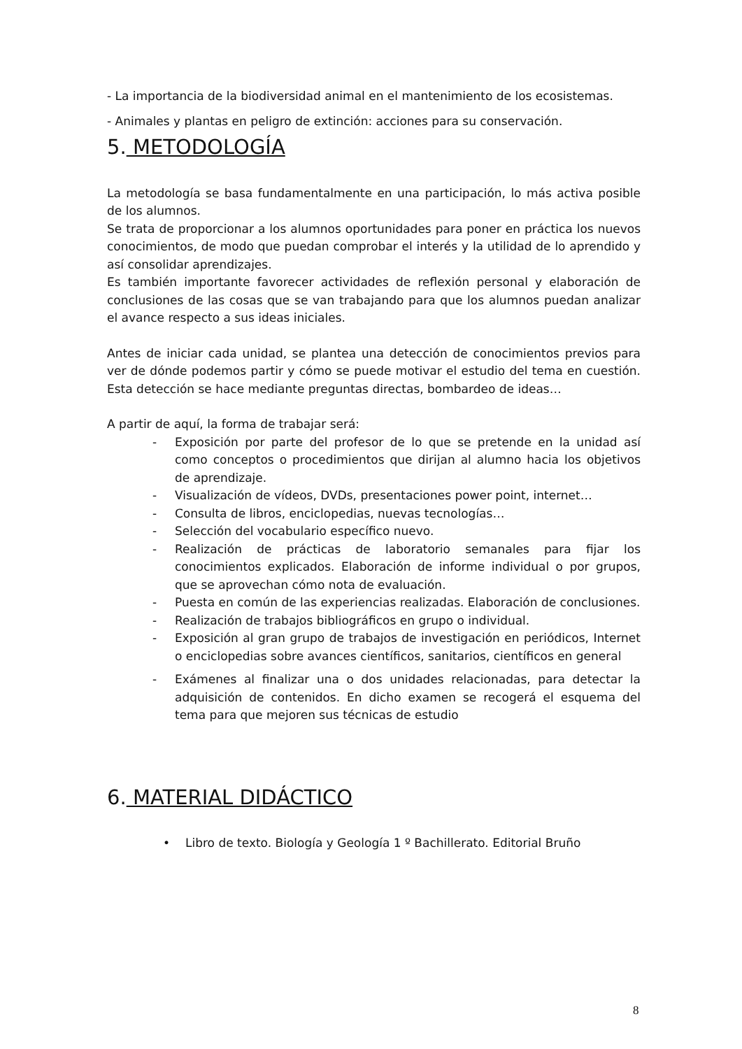- La importancia de la biodiversidad animal en el mantenimiento de los ecosistemas.
- Animales y plantas en peligro de extinción: acciones para su conservación.
5. METODOLOGÍA
La metodología se basa fundamentalmente en una participación, lo más activa posible de los alumnos.
Se trata de proporcionar a los alumnos oportunidades para poner en práctica los nuevos conocimientos, de modo que puedan comprobar el interés y la utilidad de lo aprendido y así consolidar aprendizajes.
Es también importante favorecer actividades de reflexión personal y elaboración de conclusiones de las cosas que se van trabajando para que los alumnos puedan analizar el avance respecto a sus ideas iniciales.
Antes de iniciar cada unidad, se plantea una detección de conocimientos previos para ver de dónde podemos partir y cómo se puede motivar el estudio del tema en cuestión. Esta detección se hace mediante preguntas directas, bombardeo de ideas…
A partir de aquí, la forma de trabajar será:
- Exposición por parte del profesor de lo que se pretende en la unidad así como conceptos o procedimientos que dirijan al alumno hacia los objetivos de aprendizaje.
- Visualización de vídeos, DVDs, presentaciones power point, internet…
- Consulta de libros, enciclopedias, nuevas tecnologías…
- Selección del vocabulario específico nuevo.
- Realización de prácticas de laboratorio semanales para fijar los conocimientos explicados. Elaboración de informe individual o por grupos, que se aprovechan cómo nota de evaluación.
- Puesta en común de las experiencias realizadas. Elaboración de conclusiones.
- Realización de trabajos bibliográficos en grupo o individual.
- Exposición al gran grupo de trabajos de investigación en periódicos, Internet o enciclopedias sobre avances científicos, sanitarios, científicos en general
- Exámenes al finalizar una o dos unidades relacionadas, para detectar la adquisición de contenidos. En dicho examen se recogerá el esquema del tema para que mejoren sus técnicas de estudio
6. MATERIAL DIDÁCTICO
• Libro de texto. Biología y Geología 1 º Bachillerato. Editorial Bruño
8